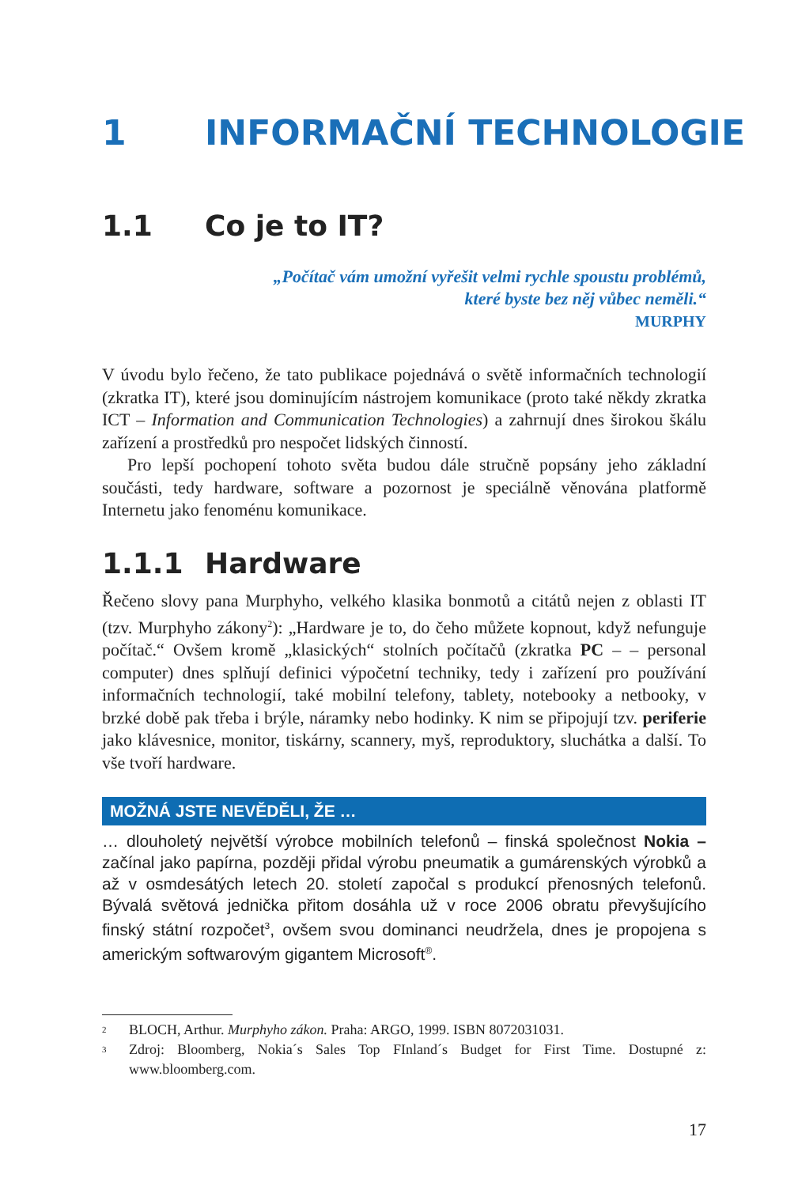1 INFORMAČNÍ TECHNOLOGIE
1.1 Co je to IT?
„Počítač vám umožní vyřešit velmi rychle spoustu problémů,
které byste bez něj vůbec neměli.“
MURPHY
V úvodu bylo řečeno, že tato publikace pojednává o světě informačních technologií (zkratka IT), které jsou dominujícím nástrojem komunikace (proto také někdy zkratka ICT – Information and Communication Technologies) a zahrnují dnes širokou škálu zařízení a prostředků pro nespočet lidských činností.
Pro lepší pochopení tohoto světa budou dále stručně popsány jeho základní součásti, tedy hardware, software a pozornost je speciálně věnována platformě Internetu jako fenoménu komunikace.
1.1.1 Hardware
Řečeno slovy pana Murphyho, velkého klasika bonmotů a citátů nejen z oblasti IT (tzv. Murphyho zákony<sup>2</sup>): „Hardware je to, do čeho můžete kopnout, když nefunguje počítač.“ Ovšem kromě „klasických“ stolních počítačů (zkratka PC – – personal computer) dnes splňují definici výpočetní techniky, tedy i zařízení pro používání informačních technologií, také mobilní telefony, tablety, notebooky a netbooky, v brzké době pak třeba i brýle, náramky nebo hodinky. K nim se připojují tzv. periferie jako klávesnice, monitor, tiskárny, scannery, myš, reproduktory, sluchátka a další. To vše tvoří hardware.
MOŽNÁ JSTE NEVĚDĚLI, ŽE …
… dlouholetý největší výrobce mobilních telefonů – finská společnost Nokia – začínal jako papírna, později přidal výrobu pneumatik a gumárenských výrobků a až v osmdesátých letech 20. století započal s produkcí přenosných telefonů. Bývalá světová jednička přitom dosáhla už v roce 2006 obratu převyšujícího finský státní rozpočet<sup>3</sup>, ovšem svou dominanci neudržela, dnes je propojena s americkým softwarovým gigantem Microsoft<sup>®</sup>.
2 BLOCH, Arthur. Murphyho zákon. Praha: ARGO, 1999. ISBN 8072031031.
3 Zdroj: Bloomberg, Nokia´s Sales Top FInland´s Budget for First Time. Dostupné z: www.bloomberg.com.
17